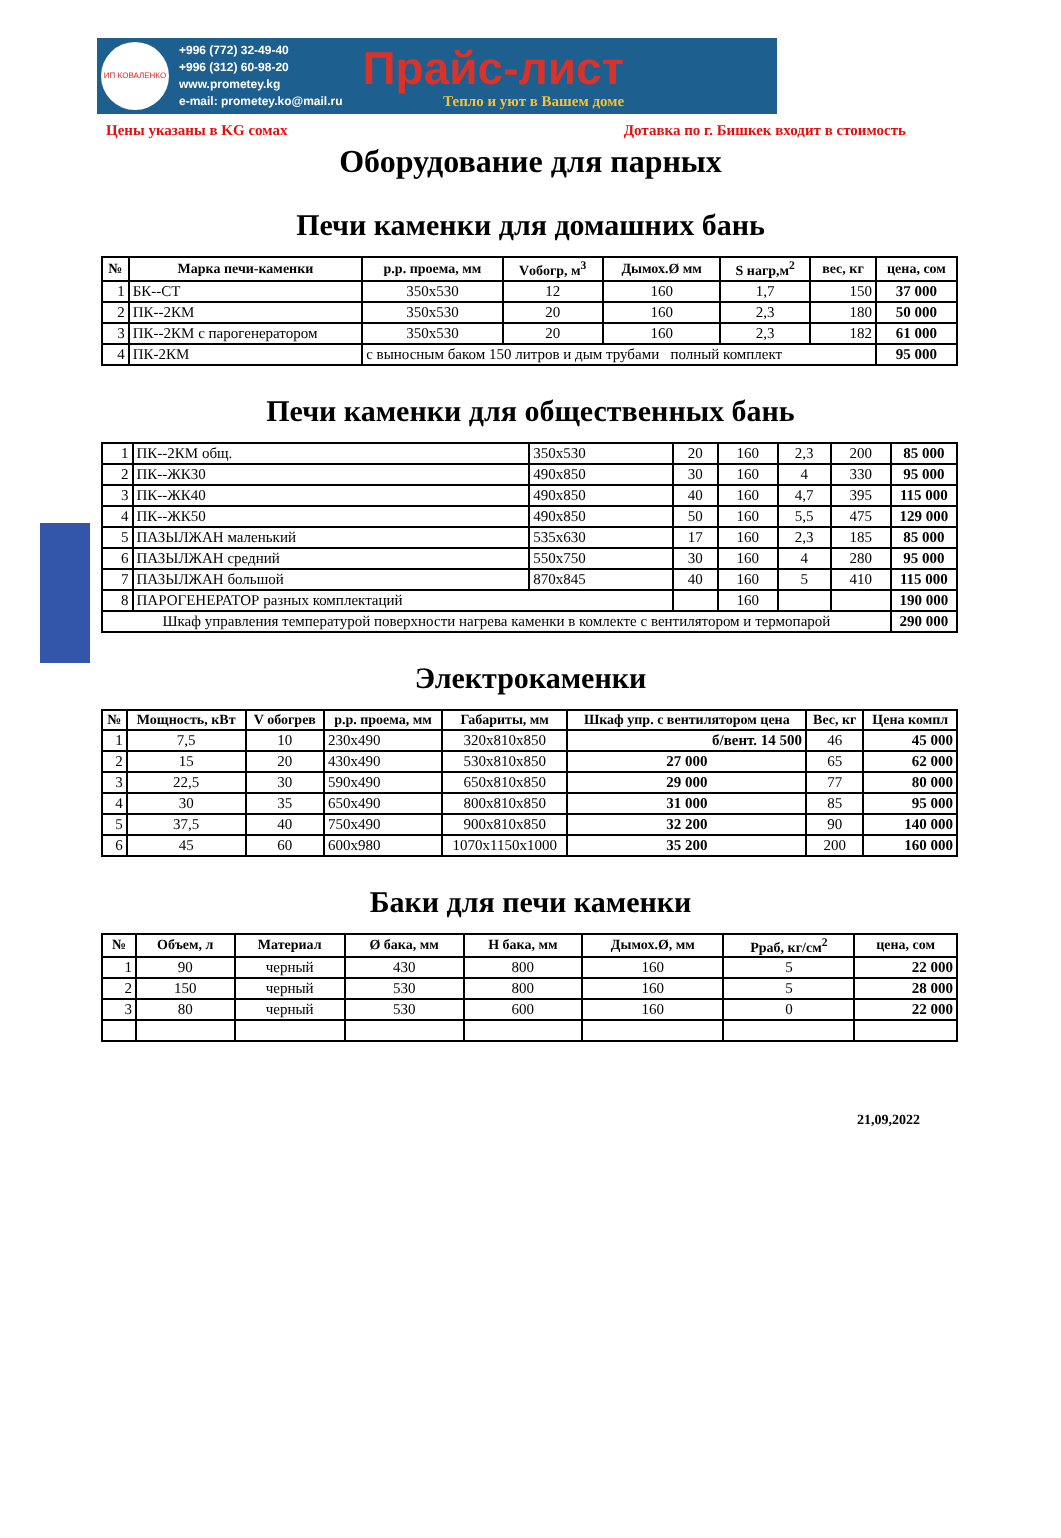ИП КОВАЛЕНКО
+996 (772) 32-49-40
+996 (312) 60-98-20
www.prometey.kg
e-mail: prometey.ko@mail.ru
Прайс-лист
Тепло и уют в Вашем доме
Цены указаны в KG сомах Дотавка по г. Бишкек входит в стоимость
Оборудование для парных
Печи каменки для домашних бань
| № | Марка печи-каменки | р.р. проема, мм | Vобогр, м<sup>3</sup> | Дымох.Ø мм | S нагр,м<sup>2</sup> | вес, кг | цена, сом |
| --- | --- | --- | --- | --- | --- | --- | --- |
| 1 | БК--СТ | 350x530 | 12 | 160 | 1,7 | 150 | 37 000 |
| 2 | ПК--2КМ | 350x530 | 20 | 160 | 2,3 | 180 | 50 000 |
| 3 | ПК--2КМ с парогенератором | 350x530 | 20 | 160 | 2,3 | 182 | 61 000 |
| 4 | ПК-2КМ | с выносным баком 150 литров и дым трубами полный комплект | | | | | 95 000 |
Печи каменки для общественных бань
| 1 | ПК--2КМ общ. | 350x530 | 20 | 160 | 2,3 | 200 | 85 000 |
| 2 | ПК--ЖК30 | 490x850 | 30 | 160 | 4 | 330 | 95 000 |
| 3 | ПК--ЖК40 | 490x850 | 40 | 160 | 4,7 | 395 | 115 000 |
| 4 | ПК--ЖК50 | 490x850 | 50 | 160 | 5,5 | 475 | 129 000 |
| 5 | ПАЗЫЛЖАН маленький | 535x630 | 17 | 160 | 2,3 | 185 | 85 000 |
| 6 | ПАЗЫЛЖАН средний | 550x750 | 30 | 160 | 4 | 280 | 95 000 |
| 7 | ПАЗЫЛЖАН большой | 870x845 | 40 | 160 | 5 | 410 | 115 000 |
| 8 | ПАРОГЕНЕРАТОР разных комплектаций | | | 160 | | | 190 000 |
| Шкаф управления температурой поверхности нагрева каменки в комлекте с вентилятором и термопарой | | | | | | | 290 000 |
Электрокаменки
| № | Мощность, кВт | V обогрев | р.р. проема, мм | Габариты, мм | Шкаф упр. с вентилятором цена | Вес, кг | Цена компл |
| --- | --- | --- | --- | --- | --- | --- | --- |
| 1 | 7,5 | 10 | 230x490 | 320x810x850 | б/вент. 14 500 | 46 | 45 000 |
| 2 | 15 | 20 | 430x490 | 530x810x850 | 27 000 | 65 | 62 000 |
| 3 | 22,5 | 30 | 590x490 | 650x810x850 | 29 000 | 77 | 80 000 |
| 4 | 30 | 35 | 650x490 | 800x810x850 | 31 000 | 85 | 95 000 |
| 5 | 37,5 | 40 | 750x490 | 900x810x850 | 32 200 | 90 | 140 000 |
| 6 | 45 | 60 | 600x980 | 1070x1150x1000 | 35 200 | 200 | 160 000 |
Баки для печи каменки
| № | Объем, л | Материал | Ø бака, мм | H бака, мм | Дымох.Ø, мм | Pраб, кг/см<sup>2</sup> | цена, сом |
| --- | --- | --- | --- | --- | --- | --- | --- |
| 1 | 90 | черный | 430 | 800 | 160 | 5 | 22 000 |
| 2 | 150 | черный | 530 | 800 | 160 | 5 | 28 000 |
| 3 | 80 | черный | 530 | 600 | 160 | 0 | 22 000 |
21,09,2022